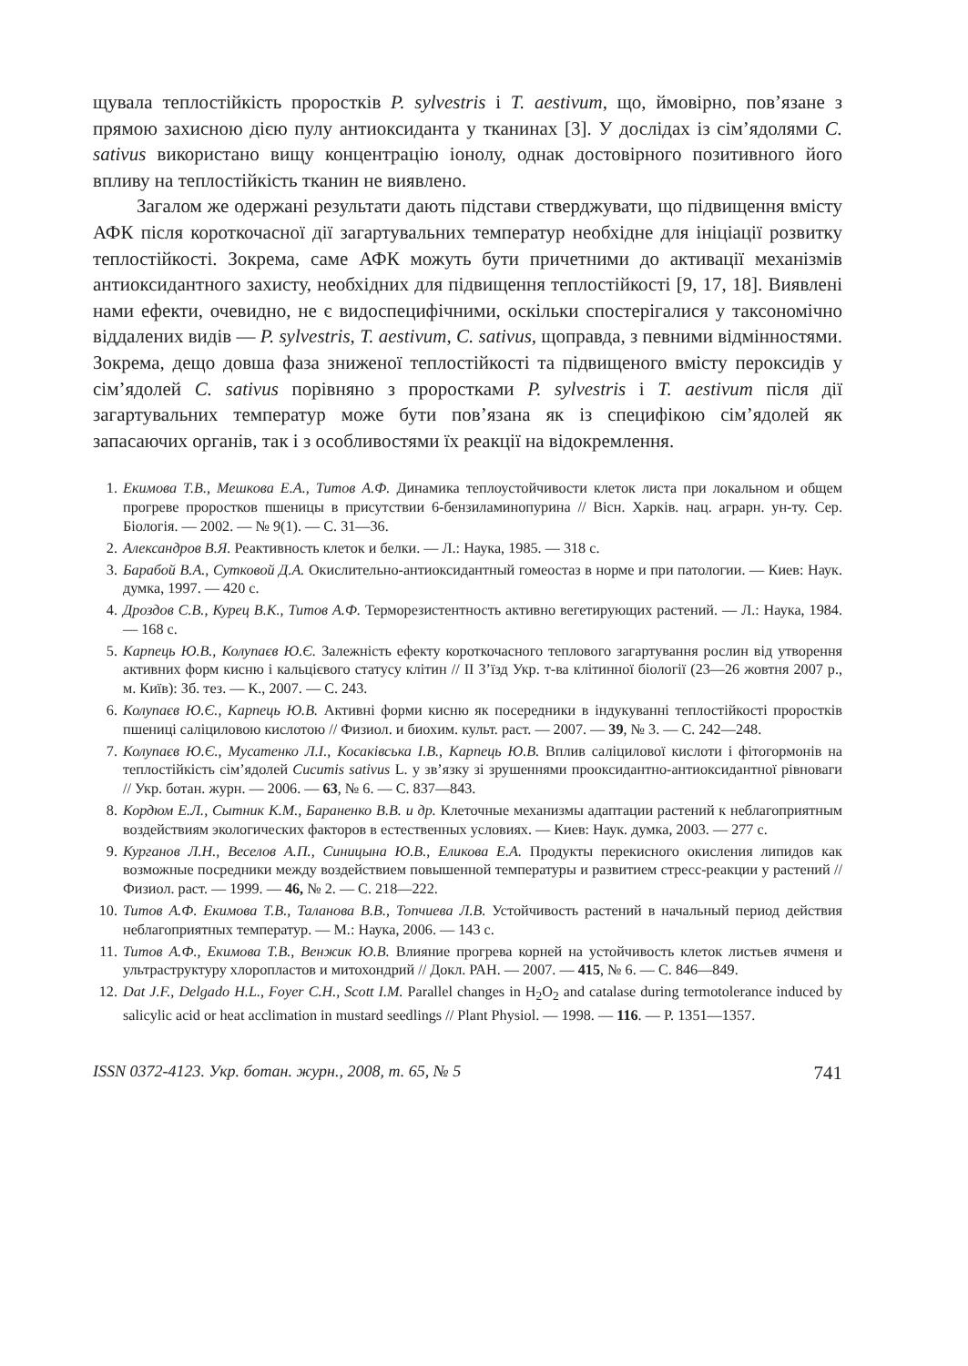щувала теплостійкість проростків P. sylvestris і T. aestivum, що, ймовірно, пов’язане з прямою захисною дією пулу антиоксиданта у тканинах [3]. У дослідах із сім’ядолями C. sativus використано вищу концентрацію іонолу, однак достовірного позитивного його впливу на теплостійкість тканин не виявлено.
Загалом же одержані результати дають підстави стверджувати, що підвищення вмісту АФК після короткочасної дії загартувальних температур необхідне для ініціації розвитку теплостійкості. Зокрема, саме АФК можуть бути причетними до активації механізмів антиоксидантного захисту, необхідних для підвищення теплостійкості [9, 17, 18]. Виявлені нами ефекти, очевидно, не є видоспецифічними, оскільки спостерігалися у таксономічно віддалених видів — P. sylvestris, T. aestivum, C. sativus, щоправда, з певними відмінностями. Зокрема, дещо довша фаза зниженої теплостійкості та підвищеного вмісту пероксидів у сім’ядолей C. sativus порівняно з проростками P. sylvestris і T. aestivum після дії загартувальних температур може бути пов’язана як із специфікою сім’ядолей як запасаючих органів, так і з особливостями їх реакції на відокремлення.
1. Екимова Т.В., Мешкова Е.А., Титов А.Ф. Динамика теплоустойчивости клеток листа при локальном и общем прогреве проростков пшеницы в присутствии 6-бензиламинопурина // Вісн. Харків. нац. аграрн. ун-ту. Сер. Біологія. — 2002. — № 9(1). — С. 31—36.
2. Александров В.Я. Реактивность клеток и белки. — Л.: Наука, 1985. — 318 с.
3. Барабой В.А., Сутковой Д.А. Окислительно-антиоксидантный гомеостаз в норме и при патологии. — Киев: Наук. думка, 1997. — 420 с.
4. Дроздов С.В., Курец В.К., Титов А.Ф. Терморезистентность активно вегетирующих растений. — Л.: Наука, 1984. — 168 с.
5. Карпець Ю.В., Колупаєв Ю.Є. Залежність ефекту короткочасного теплового загартування рослин від утворення активних форм кисню і кальцієвого статусу клітин // ІІ З’їзд Укр. т-ва клітинної біології (23—26 жовтня 2007 р., м. Київ): Зб. тез. — К., 2007. — С. 243.
6. Колупаєв Ю.Є., Карпець Ю.В. Активні форми кисню як посередники в індукуванні теплостійкості проростків пшениці саліциловою кислотою // Физиол. и биохим. культ. раст. — 2007. — 39, № 3. — С. 242—248.
7. Колупаєв Ю.Є., Мусатенко Л.І., Косаківська І.В., Карпець Ю.В. Вплив саліцилової кислоти і фітогормонів на теплостійкість сім’ядолей Cucumis sativus L. у зв’язку зі зрушеннями прооксидантно-антиоксидантної рівноваги // Укр. ботан. журн. — 2006. — 63, № 6. — С. 837—843.
8. Кордюм Е.Л., Сытник К.М., Бараненко В.В. и др. Клеточные механизмы адаптации растений к неблагоприятным воздействиям экологических факторов в естественных условиях. — Киев: Наук. думка, 2003. — 277 с.
9. Курганов Л.Н., Веселов А.П., Синицына Ю.В., Еликова Е.А. Продукты перекисного окисления липидов как возможные посредники между воздействием повышенной температуры и развитием стресс-реакции у растений // Физиол. раст. — 1999. — 46, № 2. — С. 218—222.
10. Титов А.Ф. Екимова Т.В., Таланова В.В., Топчиева Л.В. Устойчивость растений в начальный период действия неблагоприятных температур. — М.: Наука, 2006. — 143 с.
11. Титов А.Ф., Екимова Т.В., Венжик Ю.В. Влияние прогрева корней на устойчивость клеток листьев ячменя и ультраструктуру хлоропластов и митохондрий // Докл. РАН. — 2007. — 415, № 6. — С. 846—849.
12. Dat J.F., Delgado H.L., Foyer C.H., Scott I.M. Parallel changes in H<sub>2</sub>O<sub>2</sub> and catalase during termotolerance induced by salicylic acid or heat acclimation in mustard seedlings // Plant Physiol. — 1998. — 116. — P. 1351—1357.
ISSN 0372-4123. Укр. ботан. журн., 2008, т. 65, № 5 741